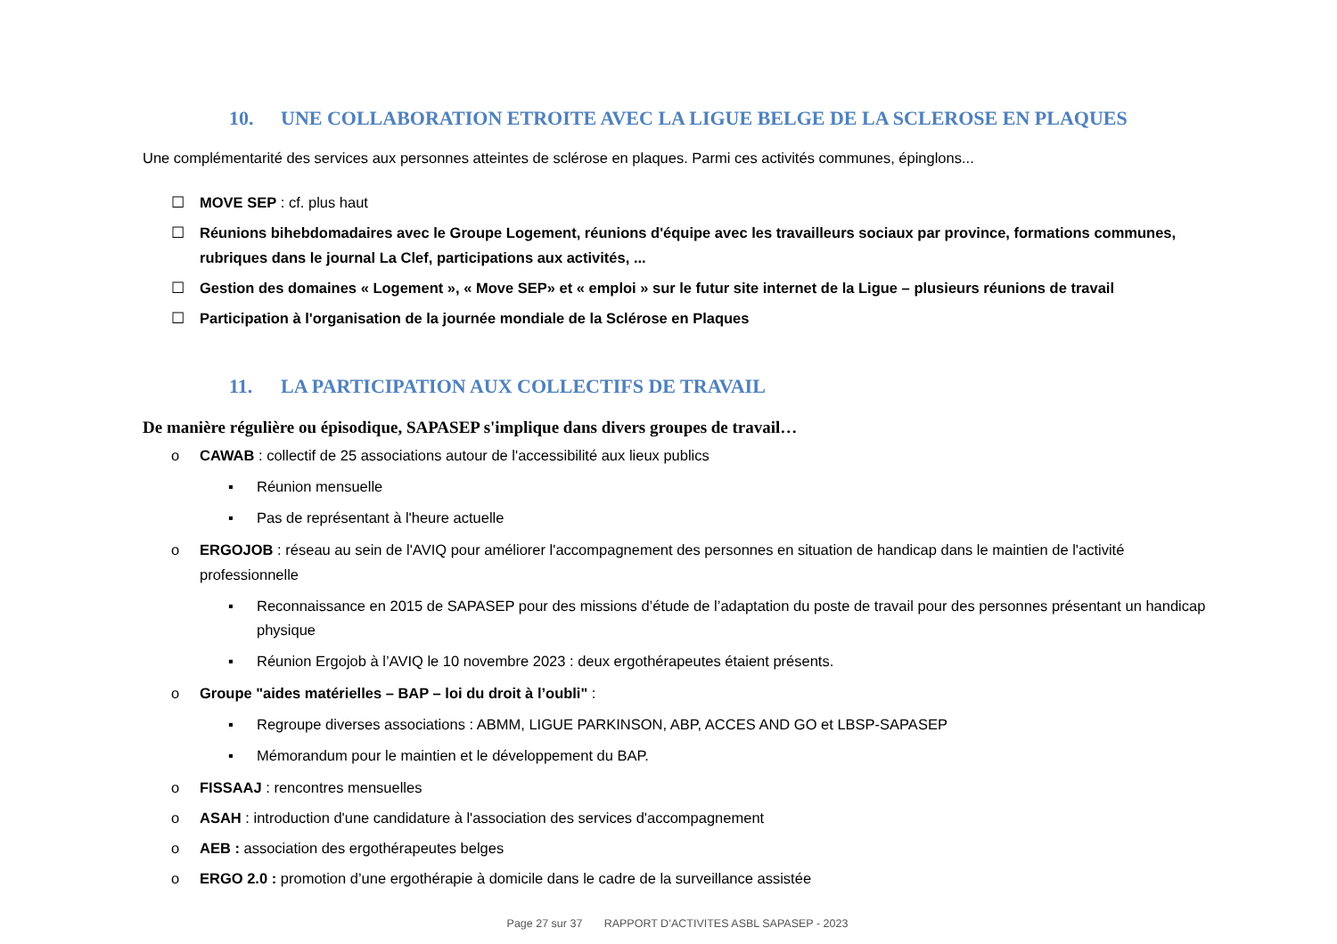10. UNE COLLABORATION ETROITE AVEC LA LIGUE BELGE DE LA SCLEROSE EN PLAQUES
Une complémentarité des services aux personnes atteintes de sclérose en plaques. Parmi ces activités communes, épinglons...
☐ MOVE SEP : cf. plus haut
☐ Réunions bihebdomadaires avec le Groupe Logement, réunions d'équipe avec les travailleurs sociaux par province, formations communes, rubriques dans le journal La Clef, participations aux activités, ...
☐ Gestion des domaines « Logement », « Move SEP» et « emploi » sur le futur site internet de la Ligue – plusieurs réunions de travail
☐ Participation à l'organisation de la journée mondiale de la Sclérose en Plaques
11. LA PARTICIPATION AUX COLLECTIFS DE TRAVAIL
De manière régulière ou épisodique, SAPASEP s'implique dans divers groupes de travail…
o CAWAB : collectif de 25 associations autour de l'accessibilité aux lieux publics
▪ Réunion mensuelle
▪ Pas de représentant à l'heure actuelle
o ERGOJOB : réseau au sein de l'AVIQ pour améliorer l'accompagnement des personnes en situation de handicap dans le maintien de l'activité professionnelle
▪ Reconnaissance en 2015 de SAPASEP pour des missions d’étude de l’adaptation du poste de travail pour des personnes présentant un handicap physique
▪ Réunion Ergojob à l’AVIQ le 10 novembre 2023 : deux ergothérapeutes étaient présents.
o Groupe "aides matérielles – BAP – loi du droit à l’oubli" :
▪ Regroupe diverses associations : ABMM, LIGUE PARKINSON, ABP, ACCES AND GO et LBSP-SAPASEP
▪ Mémorandum pour le maintien et le développement du BAP.
o FISSAAJ : rencontres mensuelles
o ASAH : introduction d'une candidature à l'association des services d'accompagnement
o AEB : association des ergothérapeutes belges
o ERGO 2.0 : promotion d’une ergothérapie à domicile dans le cadre de la surveillance assistée
Page 27 sur 37 RAPPORT D’ACTIVITES ASBL SAPASEP - 2023